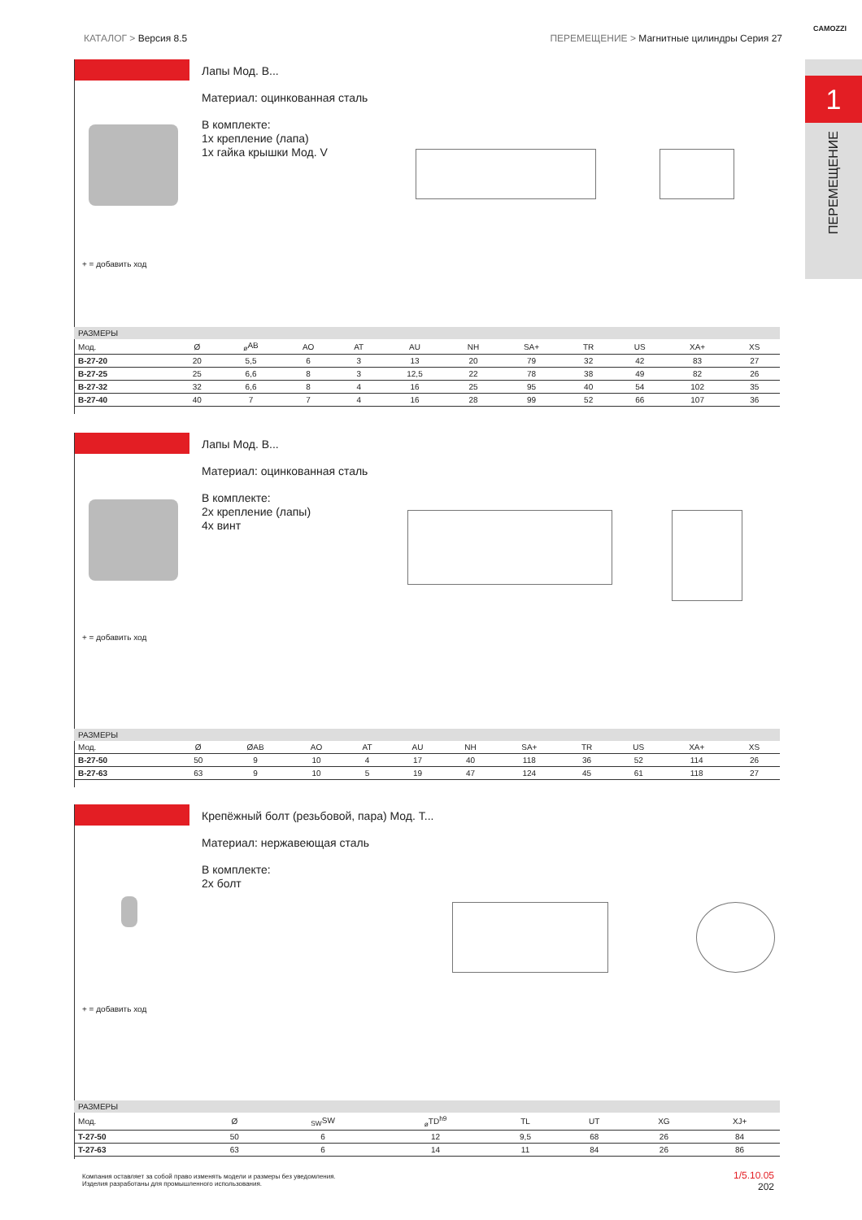КАТАЛОГ > Версия 8.5 ПЕРЕМЕЩЕНИЕ > Магнитные цилиндры Серия 27
CAMOZZI
1
ПЕРЕМЕЩЕНИЕ
Лапы Мод. B...
Материал: оцинкованная сталь
В комплекте:
1x крепление (лапа)
1x гайка крышки Мод. V
+ = добавить ход
| РАЗМЕРЫ | | | | | | | | | | | |
| --- | --- | --- | --- | --- | --- | --- | --- | --- | --- | --- | --- |
| Мод. | Ø | <sub>ø</sub>AB | AO | AT | AU | NH | SA+ | TR | US | XA+ | XS |
| B-27-20 | 20 | 5,5 | 6 | 3 | 13 | 20 | 79 | 32 | 42 | 83 | 27 |
| B-27-25 | 25 | 6,6 | 8 | 3 | 12,5 | 22 | 78 | 38 | 49 | 82 | 26 |
| B-27-32 | 32 | 6,6 | 8 | 4 | 16 | 25 | 95 | 40 | 54 | 102 | 35 |
| B-27-40 | 40 | 7 | 7 | 4 | 16 | 28 | 99 | 52 | 66 | 107 | 36 |
Лапы Мод. B...
Материал: оцинкованная сталь
В комплекте:
2x крепление (лапы)
4x винт
+ = добавить ход
| РАЗМЕРЫ | | | | | | | | | | | |
| --- | --- | --- | --- | --- | --- | --- | --- | --- | --- | --- | --- |
| Мод. | Ø | ØAB | AO | AT | AU | NH | SA+ | TR | US | XA+ | XS |
| B-27-50 | 50 | 9 | 10 | 4 | 17 | 40 | 118 | 36 | 52 | 114 | 26 |
| B-27-63 | 63 | 9 | 10 | 5 | 19 | 47 | 124 | 45 | 61 | 118 | 27 |
Крепёжный болт (резьбовой, пара) Мод. T...
Материал: нержавеющая сталь
В комплекте:
2x болт
+ = добавить ход
| РАЗМЕРЫ | | | | | | | |
| --- | --- | --- | --- | --- | --- | --- | --- |
| Мод. | Ø | <sub>SW</sub>SW | <sub>ø</sub>TD<sup>h9</sup> | TL | UT | XG | XJ+ |
| T-27-50 | 50 | 6 | 12 | 9,5 | 68 | 26 | 84 |
| T-27-63 | 63 | 6 | 14 | 11 | 84 | 26 | 86 |
Компания оставляет за собой право изменять модели и размеры без уведомления.
Изделия разработаны для промышленного использования.
1/5.10.05
202